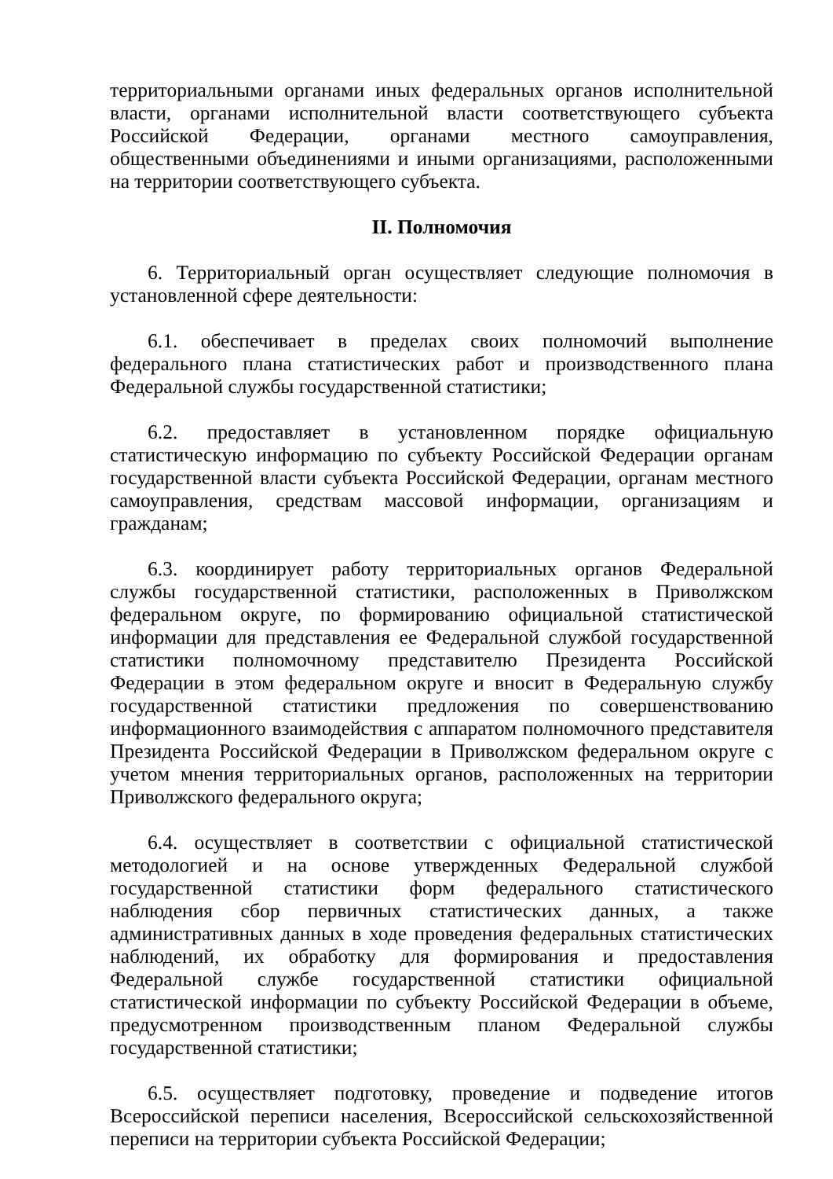территориальными органами иных федеральных органов исполнительной власти, органами исполнительной власти соответствующего субъекта Российской Федерации, органами местного самоуправления, общественными объединениями и иными организациями, расположенными на территории соответствующего субъекта.
II. Полномочия
6. Территориальный орган осуществляет следующие полномочия в установленной сфере деятельности:
6.1. обеспечивает в пределах своих полномочий выполнение федерального плана статистических работ и производственного плана Федеральной службы государственной статистики;
6.2. предоставляет в установленном порядке официальную статистическую информацию по субъекту Российской Федерации органам государственной власти субъекта Российской Федерации, органам местного самоуправления, средствам массовой информации, организациям и гражданам;
6.3. координирует работу территориальных органов Федеральной службы государственной статистики, расположенных в Приволжском федеральном округе, по формированию официальной статистической информации для представления ее Федеральной службой государственной статистики полномочному представителю Президента Российской Федерации в этом федеральном округе и вносит в Федеральную службу государственной статистики предложения по совершенствованию информационного взаимодействия с аппаратом полномочного представителя Президента Российской Федерации в Приволжском федеральном округе с учетом мнения территориальных органов, расположенных на территории Приволжского федерального округа;
6.4. осуществляет в соответствии с официальной статистической методологией и на основе утвержденных Федеральной службой государственной статистики форм федерального статистического наблюдения сбор первичных статистических данных, а также административных данных в ходе проведения федеральных статистических наблюдений, их обработку для формирования и предоставления Федеральной службе государственной статистики официальной статистической информации по субъекту Российской Федерации в объеме, предусмотренном производственным планом Федеральной службы государственной статистики;
6.5. осуществляет подготовку, проведение и подведение итогов Всероссийской переписи населения, Всероссийской сельскохозяйственной переписи на территории субъекта Российской Федерации;